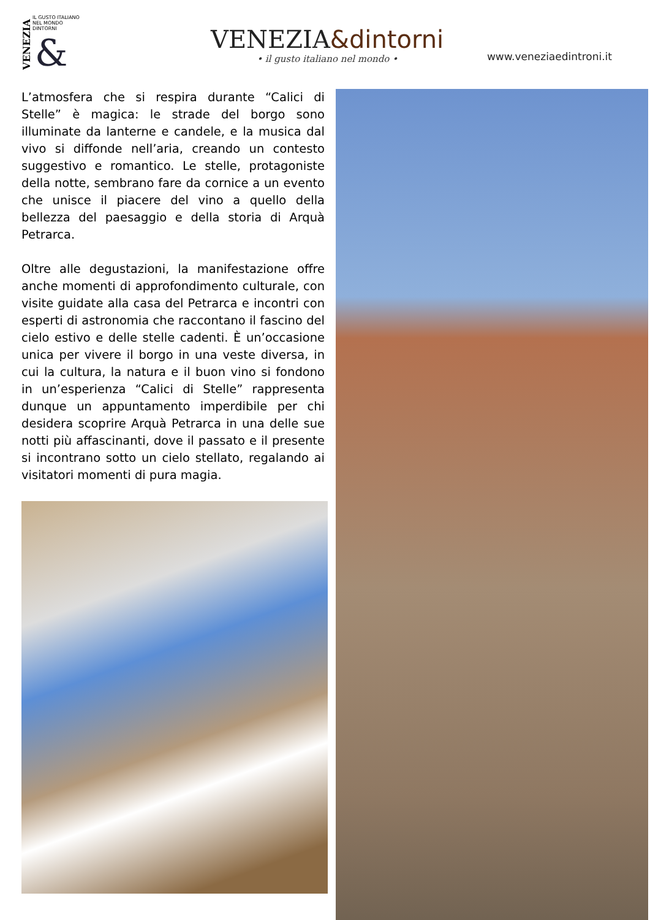VENEZIA
IL GUSTO ITALIANO NEL MONDO
DINTORNI
&
VENEZIA&dintorni
• il gusto italiano nel mondo •
www.veneziaedintroni.it
L’atmosfera che si respira durante “Calici di Stelle” è magica: le strade del borgo sono illuminate da lanterne e candele, e la musica dal vivo si diffonde nell’aria, creando un contesto suggestivo e romantico. Le stelle, protagoniste della notte, sembrano fare da cornice a un evento che unisce il piacere del vino a quello della bellezza del paesaggio e della storia di Arquà Petrarca.
Oltre alle degustazioni, la manifestazione offre anche momenti di approfondimento culturale, con visite guidate alla casa del Petrarca e incontri con esperti di astronomia che raccontano il fascino del cielo estivo e delle stelle cadenti. È un’occasione unica per vivere il borgo in una veste diversa, in cui la cultura, la natura e il buon vino si fondono in un’esperienza “Calici di Stelle” rappresenta dunque un appuntamento imperdibile per chi desidera scoprire Arquà Petrarca in una delle sue notti più affascinanti, dove il passato e il presente si incontrano sotto un cielo stellato, regalando ai visitatori momenti di pura magia.